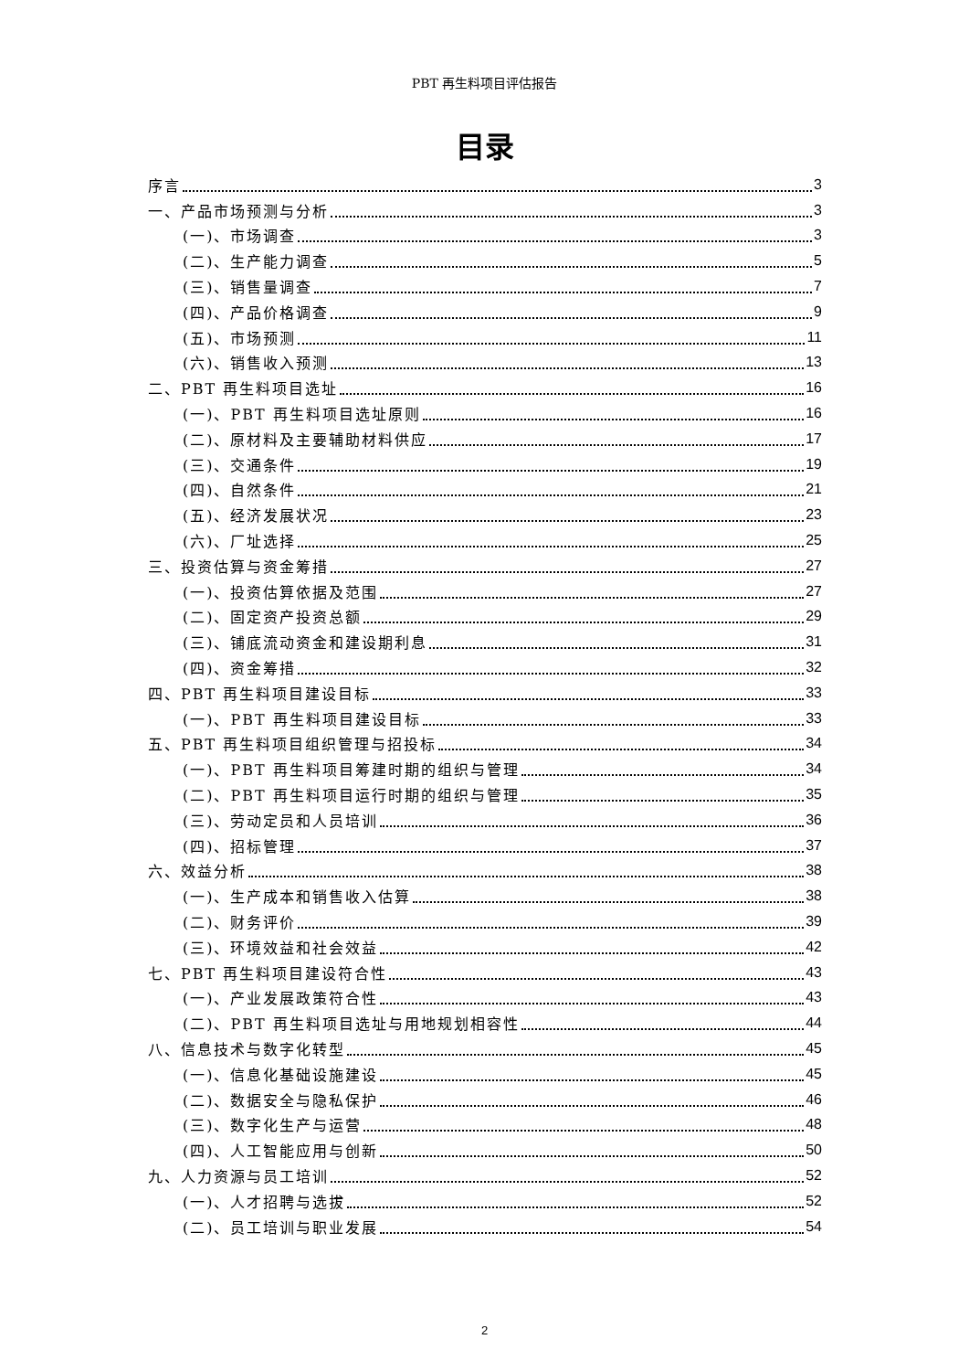PBT 再生料项目评估报告
目录
序言 3
一、产品市场预测与分析 3
(一)、市场调查 3
(二)、生产能力调查 5
(三)、销售量调查 7
(四)、产品价格调查 9
(五)、市场预测 11
(六)、销售收入预测 13
二、PBT 再生料项目选址 16
(一)、PBT 再生料项目选址原则 16
(二)、原材料及主要辅助材料供应 17
(三)、交通条件 19
(四)、自然条件 21
(五)、经济发展状况 23
(六)、厂址选择 25
三、投资估算与资金筹措 27
(一)、投资估算依据及范围 27
(二)、固定资产投资总额 29
(三)、铺底流动资金和建设期利息 31
(四)、资金筹措 32
四、PBT 再生料项目建设目标 33
(一)、PBT 再生料项目建设目标 33
五、PBT 再生料项目组织管理与招投标 34
(一)、PBT 再生料项目筹建时期的组织与管理 34
(二)、PBT 再生料项目运行时期的组织与管理 35
(三)、劳动定员和人员培训 36
(四)、招标管理 37
六、效益分析 38
(一)、生产成本和销售收入估算 38
(二)、财务评价 39
(三)、环境效益和社会效益 42
七、PBT 再生料项目建设符合性 43
(一)、产业发展政策符合性 43
(二)、PBT 再生料项目选址与用地规划相容性 44
八、信息技术与数字化转型 45
(一)、信息化基础设施建设 45
(二)、数据安全与隐私保护 46
(三)、数字化生产与运营 48
(四)、人工智能应用与创新 50
九、人力资源与员工培训 52
(一)、人才招聘与选拔 52
(二)、员工培训与职业发展 54
2